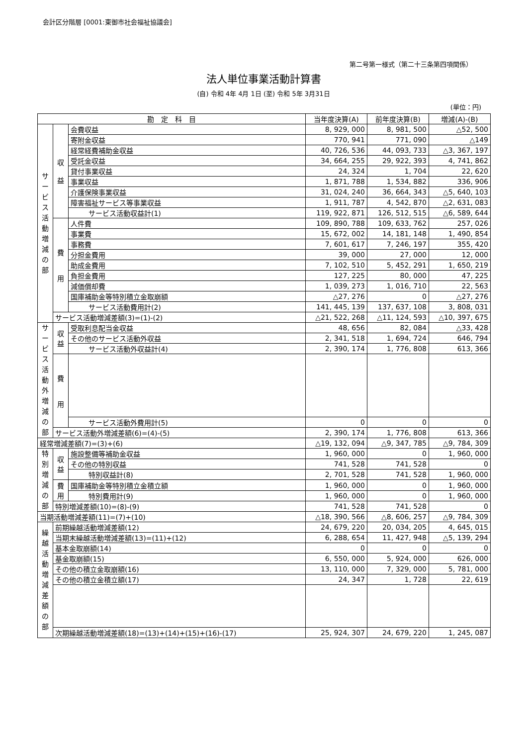会計区分階層 [0001:東御市社会福祉協議会]
第二号第一様式（第二十三条第四項関係）
法人単位事業活動計算書
(自) 令和 4年 4月 1日 (至) 令和 5年 3月31日
(単位：円)
| 勘 定 科 目 | | | 当年度決算(A) | 前年度決算(B) | 増減(A)-(B) |
| --- | --- | --- | --- | --- | --- |
| サ ー ビ ス 活 動 増 減 の 部 | 収 益 | 会費収益 | 8, 929, 000 | 8, 981, 500 | △52, 500 |
| | | 寄附金収益 | 770, 941 | 771, 090 | △149 |
| | | 経常経費補助金収益 | 40, 726, 536 | 44, 093, 733 | △3, 367, 197 |
| | | 受託金収益 | 34, 664, 255 | 29, 922, 393 | 4, 741, 862 |
| | | 貸付事業収益 | 24, 324 | 1, 704 | 22, 620 |
| | | 事業収益 | 1, 871, 788 | 1, 534, 882 | 336, 906 |
| | | 介護保険事業収益 | 31, 024, 240 | 36, 664, 343 | △5, 640, 103 |
| | | 障害福祉サービス等事業収益 | 1, 911, 787 | 4, 542, 870 | △2, 631, 083 |
| | | サービス活動収益計(1) | 119, 922, 871 | 126, 512, 515 | △6, 589, 644 |
| | 費 用 | 人件費 | 109, 890, 788 | 109, 633, 762 | 257, 026 |
| | | 事業費 | 15, 672, 002 | 14, 181, 148 | 1, 490, 854 |
| | | 事務費 | 7, 601, 617 | 7, 246, 197 | 355, 420 |
| | | 分担金費用 | 39, 000 | 27, 000 | 12, 000 |
| | | 助成金費用 | 7, 102, 510 | 5, 452, 291 | 1, 650, 219 |
| | | 負担金費用 | 127, 225 | 80, 000 | 47, 225 |
| | | 減価償却費 | 1, 039, 273 | 1, 016, 710 | 22, 563 |
| | | 国庫補助金等特別積立金取崩額 | △27, 276 | 0 | △27, 276 |
| | | サービス活動費用計(2) | 141, 445, 139 | 137, 637, 108 | 3, 808, 031 |
| | サービス活動増減差額(3)=(1)-(2) | | △21, 522, 268 | △11, 124, 593 | △10, 397, 675 |
| サ ー ビ ス 活 動 外 増 減 の 部 | 収 益 | 受取利息配当金収益 | 48, 656 | 82, 084 | △33, 428 |
| | | その他のサービス活動外収益 | 2, 341, 518 | 1, 694, 724 | 646, 794 |
| | | サービス活動外収益計(4) | 2, 390, 174 | 1, 776, 808 | 613, 366 |
| | 費 用 | | | | |
| | | サービス活動外費用計(5) | 0 | 0 | 0 |
| | サービス活動外増減差額(6)=(4)-(5) | | 2, 390, 174 | 1, 776, 808 | 613, 366 |
| 経常増減差額(7)=(3)+(6) | | | △19, 132, 094 | △9, 347, 785 | △9, 784, 309 |
| 特 別 増 減 の 部 | 収 益 | 施設整備等補助金収益 | 1, 960, 000 | 0 | 1, 960, 000 |
| | | その他の特別収益 | 741, 528 | 741, 528 | 0 |
| | | 特別収益計(8) | 2, 701, 528 | 741, 528 | 1, 960, 000 |
| | 費 用 | 国庫補助金等特別積立金積立額 | 1, 960, 000 | 0 | 1, 960, 000 |
| | | 特別費用計(9) | 1, 960, 000 | 0 | 1, 960, 000 |
| | 特別増減差額(10)=(8)-(9) | | 741, 528 | 741, 528 | 0 |
| 当期活動増減差額(11)=(7)+(10) | | | △18, 390, 566 | △8, 606, 257 | △9, 784, 309 |
| 繰 越 活 動 増 減 差 額 の 部 | 前期繰越活動増減差額(12) | | 24, 679, 220 | 20, 034, 205 | 4, 645, 015 |
| | 当期末繰越活動増減差額(13)=(11)+(12) | | 6, 288, 654 | 11, 427, 948 | △5, 139, 294 |
| | 基本金取崩額(14) | | 0 | 0 | 0 |
| | 基金取崩額(15) | | 6, 550, 000 | 5, 924, 000 | 626, 000 |
| | その他の積立金取崩額(16) | | 13, 110, 000 | 7, 329, 000 | 5, 781, 000 |
| | その他の積立金積立額(17) | | 24, 347 | 1, 728 | 22, 619 |
| | 次期繰越活動増減差額(18)=(13)+(14)+(15)+(16)-(17) | | 25, 924, 307 | 24, 679, 220 | 1, 245, 087 |